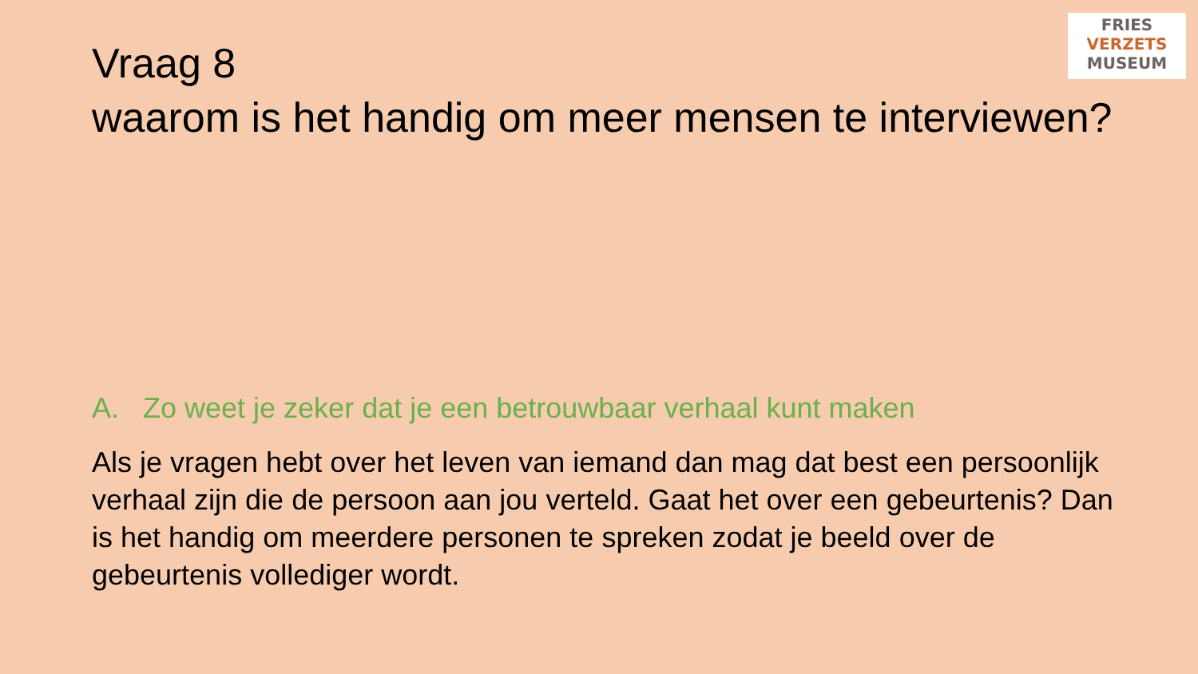FRIES
VERZETS
MUSEUM
Vraag 8
waarom is het handig om meer mensen te interviewen?
A. Zo weet je zeker dat je een betrouwbaar verhaal kunt maken
Als je vragen hebt over het leven van iemand dan mag dat best een persoonlijk verhaal zijn die de persoon aan jou verteld. Gaat het over een gebeurtenis? Dan is het handig om meerdere personen te spreken zodat je beeld over de gebeurtenis vollediger wordt.